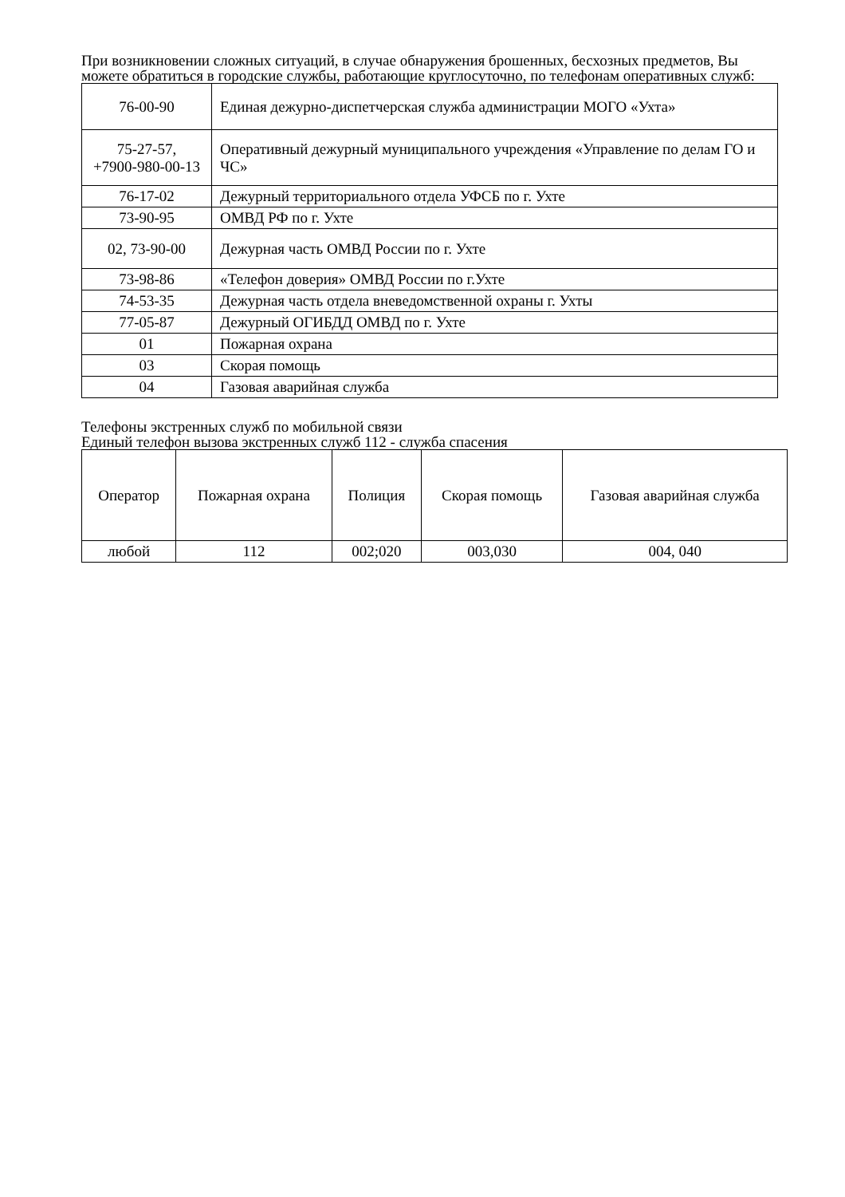При возникновении сложных ситуаций, в случае обнаружения брошенных, бесхозных предметов, Вы можете обратиться в городские службы, работающие круглосуточно, по телефонам оперативных служб:
| 76-00-90 | Единая дежурно-диспетчерская служба администрации МОГО «Ухта» |
| 75-27-57, +7900-980-00-13 | Оперативный дежурный муниципального учреждения «Управление по делам ГО и ЧС» |
| 76-17-02 | Дежурный территориального отдела УФСБ по г. Ухте |
| 73-90-95 | ОМВД РФ по г. Ухте |
| 02, 73-90-00 | Дежурная часть ОМВД России по г. Ухте |
| 73-98-86 | «Телефон доверия» ОМВД России по г.Ухте |
| 74-53-35 | Дежурная часть отдела вневедомственной охраны г. Ухты |
| 77-05-87 | Дежурный ОГИБДД ОМВД по г. Ухте |
| 01 | Пожарная охрана |
| 03 | Скорая помощь |
| 04 | Газовая аварийная служба |
Телефоны экстренных служб по мобильной связи
Единый телефон вызова экстренных служб 112 - служба спасения
| Оператор | Пожарная охрана | Полиция | Скорая помощь | Газовая аварийная служба |
| любой | 112 | 002;020 | 003,030 | 004, 040 |